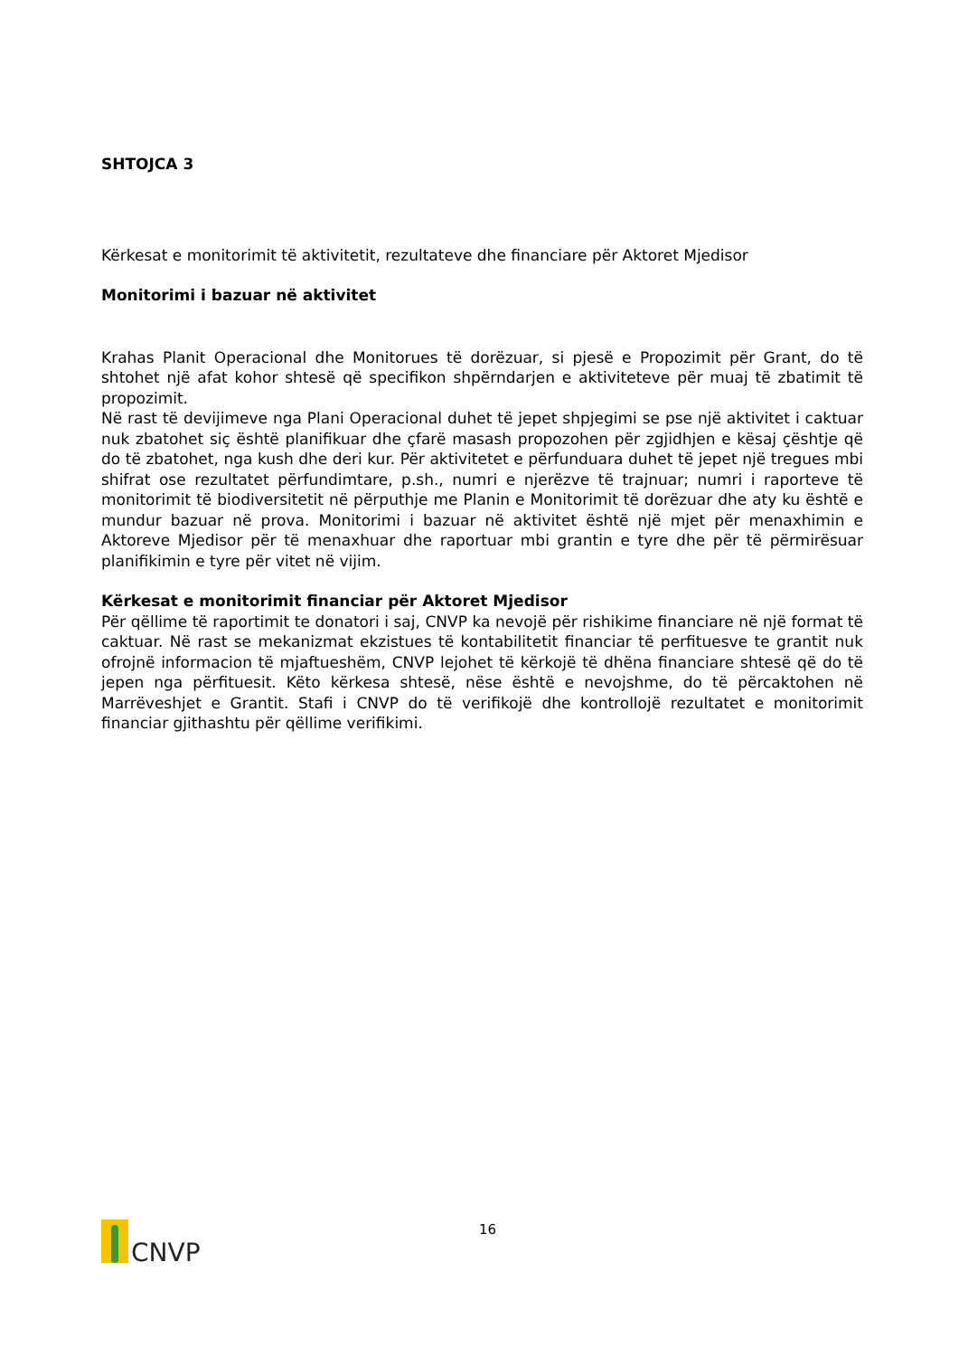SHTOJCA 3
Kërkesat e monitorimit të aktivitetit, rezultateve dhe financiare për Aktoret Mjedisor
Monitorimi i bazuar në aktivitet
Krahas Planit Operacional dhe Monitorues të dorëzuar, si pjesë e Propozimit për Grant, do të shtohet një afat kohor shtesë që specifikon shpërndarjen e aktiviteteve për muaj të zbatimit të propozimit.
Në rast të devijimeve nga Plani Operacional duhet të jepet shpjegimi se pse një aktivitet i caktuar nuk zbatohet siç është planifikuar dhe çfarë masash propozohen për zgjidhjen e kësaj çështje që do të zbatohet, nga kush dhe deri kur. Për aktivitetet e përfunduara duhet të jepet një tregues mbi shifrat ose rezultatet përfundimtare, p.sh., numri e njerëzve të trajnuar; numri i raporteve të monitorimit të biodiversitetit në përputhje me Planin e Monitorimit të dorëzuar dhe aty ku është e mundur bazuar në prova. Monitorimi i bazuar në aktivitet është një mjet për menaxhimin e Aktoreve Mjedisor për të menaxhuar dhe raportuar mbi grantin e tyre dhe për të përmirësuar planifikimin e tyre për vitet në vijim.
Kërkesat e monitorimit financiar për Aktoret Mjedisor
Për qëllime të raportimit te donatori i saj, CNVP ka nevojë për rishikime financiare në një format të caktuar. Në rast se mekanizmat ekzistues të kontabilitetit financiar të perfituesve te grantit nuk ofrojnë informacion të mjaftueshëm, CNVP lejohet të kërkojë të dhëna financiare shtesë që do të jepen nga përfituesit. Këto kërkesa shtesë, nëse është e nevojshme, do të përcaktohen në Marrëveshjet e Grantit. Stafi i CNVP do të verifikojë dhe kontrollojë rezultatet e monitorimit financiar gjithashtu për qëllime verifikimi.
CNVP
16